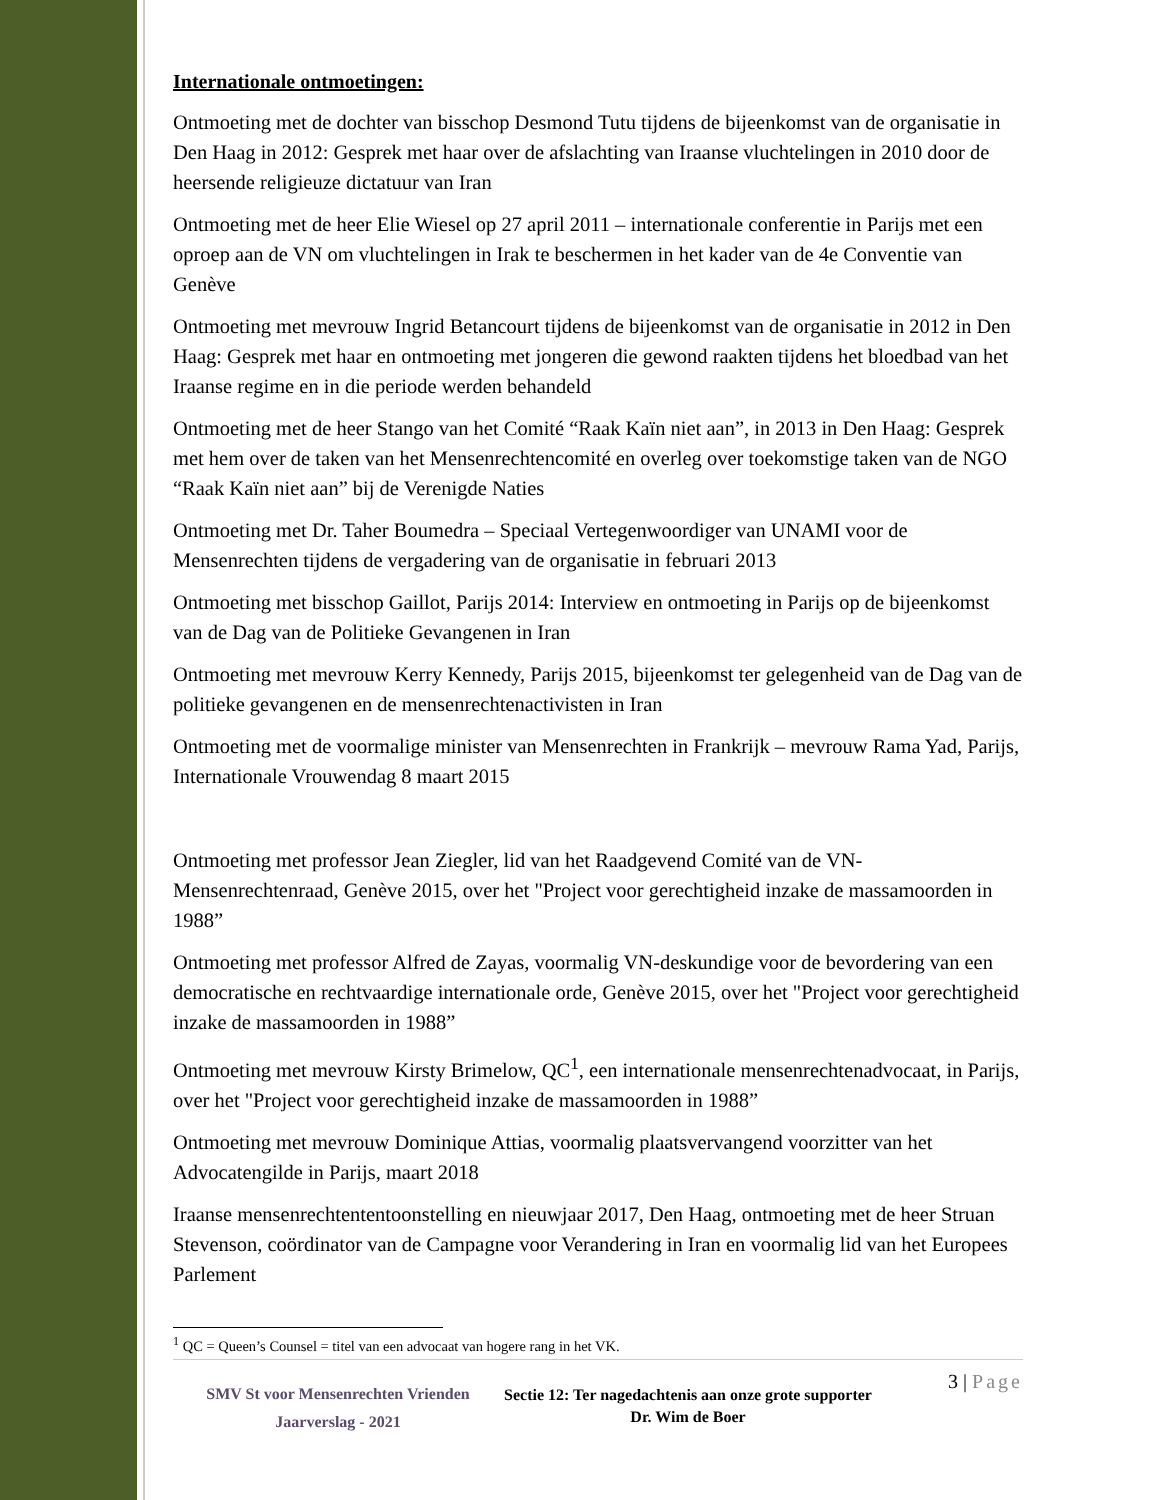Internationale ontmoetingen:
Ontmoeting met de dochter van bisschop Desmond Tutu tijdens de bijeenkomst van de organisatie in Den Haag in 2012: Gesprek met haar over de afslachting van Iraanse vluchtelingen in 2010 door de heersende religieuze dictatuur van Iran
Ontmoeting met de heer Elie Wiesel op 27 april 2011 – internationale conferentie in Parijs met een oproep aan de VN om vluchtelingen in Irak te beschermen in het kader van de 4e Conventie van Genève
Ontmoeting met mevrouw Ingrid Betancourt tijdens de bijeenkomst van de organisatie in 2012 in Den Haag: Gesprek met haar en ontmoeting met jongeren die gewond raakten tijdens het bloedbad van het Iraanse regime en in die periode werden behandeld
Ontmoeting met de heer Stango van het Comité “Raak Kaïn niet aan”, in 2013 in Den Haag: Gesprek met hem over de taken van het Mensenrechtencomité en overleg over toekomstige taken van de NGO “Raak Kaïn niet aan” bij de Verenigde Naties
Ontmoeting met Dr. Taher Boumedra – Speciaal Vertegenwoordiger van UNAMI voor de Mensenrechten tijdens de vergadering van de organisatie in februari 2013
Ontmoeting met bisschop Gaillot, Parijs 2014: Interview en ontmoeting in Parijs op de bijeenkomst van de Dag van de Politieke Gevangenen in Iran
Ontmoeting met mevrouw Kerry Kennedy, Parijs 2015, bijeenkomst ter gelegenheid van de Dag van de politieke gevangenen en de mensenrechtenactivisten in Iran
Ontmoeting met de voormalige minister van Mensenrechten in Frankrijk – mevrouw Rama Yad, Parijs, Internationale Vrouwendag 8 maart 2015
Ontmoeting met professor Jean Ziegler, lid van het Raadgevend Comité van de VN-Mensenrechtenraad, Genève 2015, over het "Project voor gerechtigheid inzake de massamoorden in 1988”
Ontmoeting met professor Alfred de Zayas, voormalig VN-deskundige voor de bevordering van een democratische en rechtvaardige internationale orde, Genève 2015, over het "Project voor gerechtigheid inzake de massamoorden in 1988”
Ontmoeting met mevrouw Kirsty Brimelow, QC<sup>1</sup>, een internationale mensenrechtenadvocaat, in Parijs, over het "Project voor gerechtigheid inzake de massamoorden in 1988”
Ontmoeting met mevrouw Dominique Attias, voormalig plaatsvervangend voorzitter van het Advocatengilde in Parijs, maart 2018
Iraanse mensenrechtententoonstelling en nieuwjaar 2017, Den Haag, ontmoeting met de heer Struan Stevenson, coördinator van de Campagne voor Verandering in Iran en voormalig lid van het Europees Parlement
<sup>1</sup> QC = Queen’s Counsel = titel van een advocaat van hogere rang in het VK.
SMV St voor Mensenrechten Vrienden
Jaarverslag - 2021
Sectie 12: Ter nagedachtenis aan onze grote supporter Dr. Wim de Boer
3 | Page